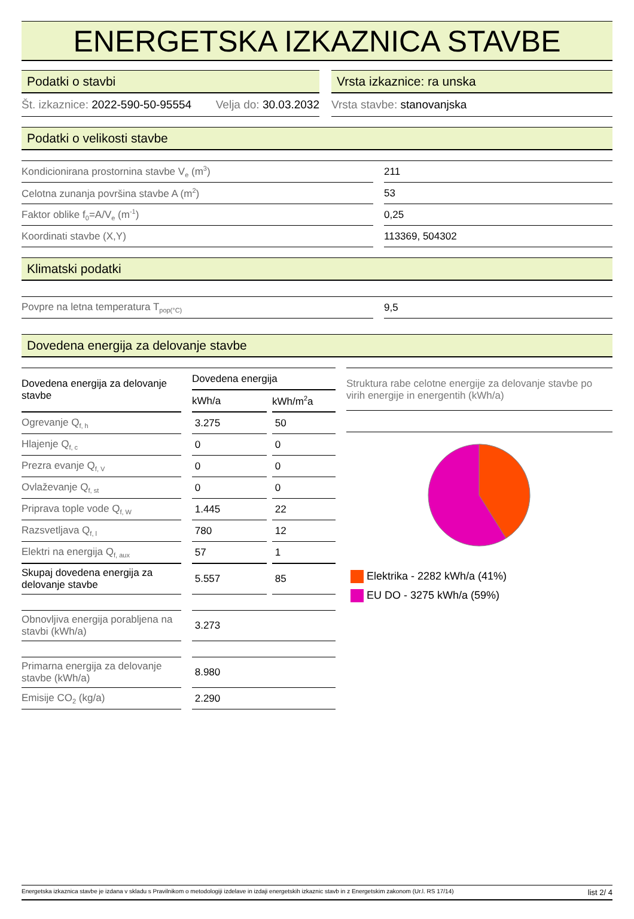ENERGETSKA IZKAZNICA STAVBE
Podatki o stavbi
Št. izkaznice: 2022-590-50-95554 Velja do: 30.03.2032
Vrsta izkaznice: ra unska
Vrsta stavbe: stanovanjska
Podatki o velikosti stavbe
| Kondicionirana prostornina stavbe V<sub>e</sub> (m<sup>3</sup>) | | 211 |
| Celotna zunanja površina stavbe A (m<sup>2</sup>) | | 53 |
| Faktor oblike f<sub>0</sub>=A/V<sub>e</sub> (m<sup>-1</sup>) | | 0,25 |
| Koordinati stavbe (X,Y) | | 113369, 504302 |
Klimatski podatki
| Povpre na letna temperatura T<sub>pop(°C)</sub> | | 9,5 |
Dovedena energija za delovanje stavbe
| Dovedena energija za delovanje stavbe | | Dovedena energija | | |
| | | kWh/a | | kWh/m<sup>2</sup>a |
| Ogrevanje Q<sub>f, h</sub> | | 3.275 | | 50 |
| Hlajenje Q<sub>f, c</sub> | | 0 | | 0 |
| Prezra evanje Q<sub>f, V</sub> | | 0 | | 0 |
| Ovlaževanje Q<sub>f, st</sub> | | 0 | | 0 |
| Priprava tople vode Q<sub>f, W</sub> | | 1.445 | | 22 |
| Razsvetljava Q<sub>f, l</sub> | | 780 | | 12 |
| Elektri na energija Q<sub>f, aux</sub> | | 57 | | 1 |
| Skupaj dovedena energija za delovanje stavbe | | 5.557 | | 85 |
| Obnovljiva energija porabljena na stavbi (kWh/a) | | 3.273 | | |
| Primarna energija za delovanje stavbe (kWh/a) | | 8.980 | | |
| Emisije CO<sub>2</sub> (kg/a) | | 2.290 | | |
Struktura rabe celotne energije za delovanje stavbe po virih energije in energentih (kWh/a)
Elektrika - 2282 kWh/a (41%)
EU DO - 3275 kWh/a (59%)
Energetska izkaznica stavbe je izdana v skladu s Pravilnikom o metodologiji izdelave in izdaji energetskih izkaznic stavb in z Energetskim zakonom (Ur.l. RS 17/14) list 2/ 4